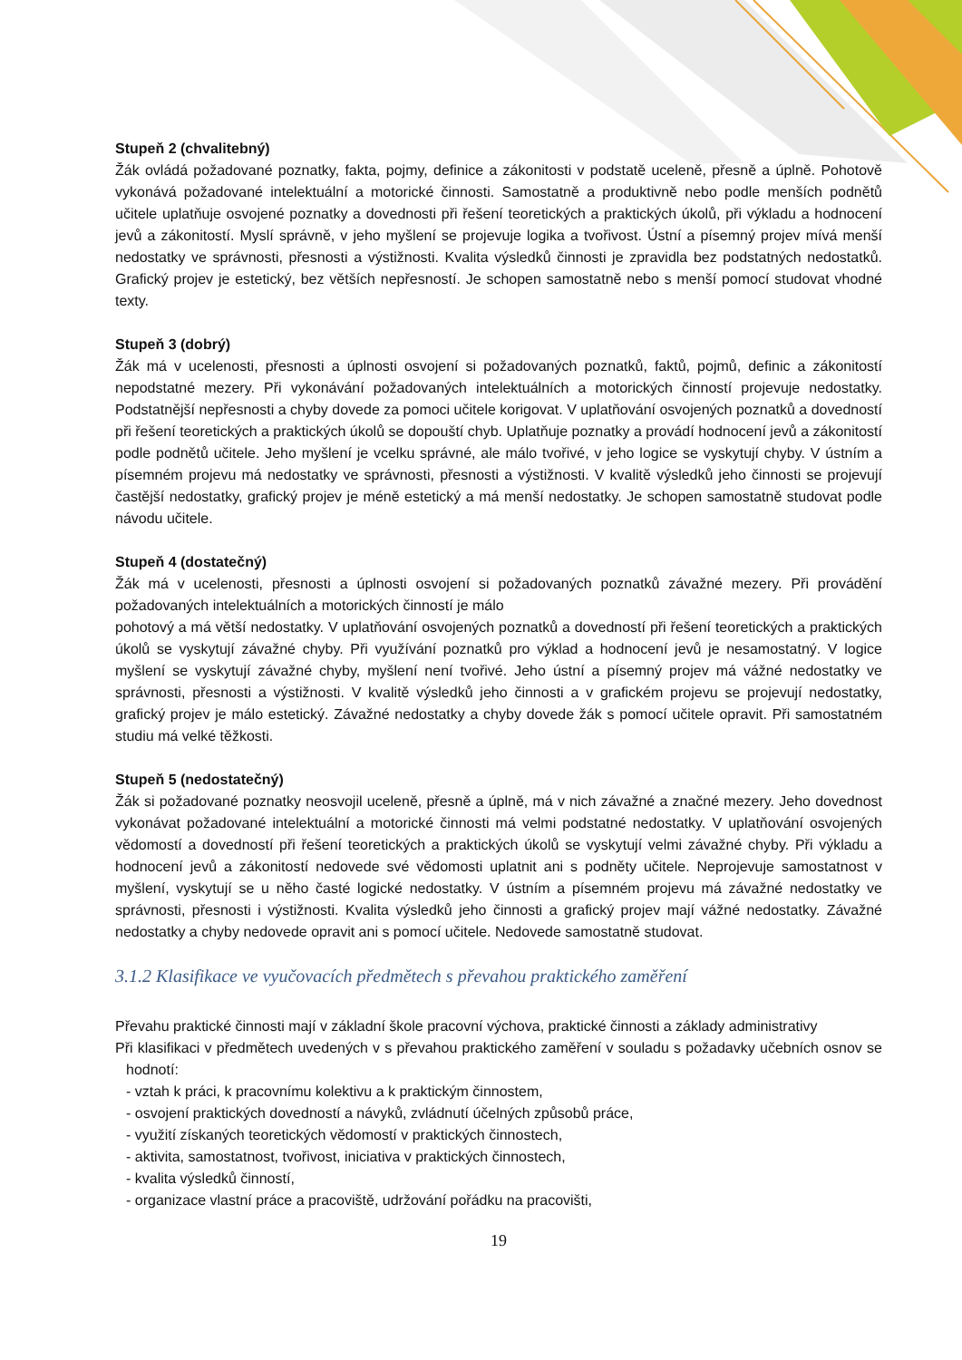Stupeň 2 (chvalitebný)
Žák ovládá požadované poznatky, fakta, pojmy, definice a zákonitosti v podstatě uceleně, přesně a úplně. Pohotově vykonává požadované intelektuální a motorické činnosti. Samostatně a produktivně nebo podle menších podnětů učitele uplatňuje osvojené poznatky a dovednosti při řešení teoretických a praktických úkolů, při výkladu a hodnocení jevů a zákonitostí. Myslí správně, v jeho myšlení se projevuje logika a tvořivost. Ústní a písemný projev mívá menší nedostatky ve správnosti, přesnosti a výstižnosti. Kvalita výsledků činnosti je zpravidla bez podstatných nedostatků. Grafický projev je estetický, bez větších nepřesností. Je schopen samostatně nebo s menší pomocí studovat vhodné texty.
Stupeň 3 (dobrý)
Žák má v ucelenosti, přesnosti a úplnosti osvojení si požadovaných poznatků, faktů, pojmů, definic a zákonitostí nepodstatné mezery. Při vykonávání požadovaných intelektuálních a motorických činností projevuje nedostatky. Podstatnější nepřesnosti a chyby dovede za pomoci učitele korigovat. V uplatňování osvojených poznatků a dovedností při řešení teoretických a praktických úkolů se dopouští chyb. Uplatňuje poznatky a provádí hodnocení jevů a zákonitostí podle podnětů učitele. Jeho myšlení je vcelku správné, ale málo tvořivé, v jeho logice se vyskytují chyby. V ústním a písemném projevu má nedostatky ve správnosti, přesnosti a výstižnosti. V kvalitě výsledků jeho činnosti se projevují častější nedostatky, grafický projev je méně estetický a má menší nedostatky. Je schopen samostatně studovat podle návodu učitele.
Stupeň 4 (dostatečný)
Žák má v ucelenosti, přesnosti a úplnosti osvojení si požadovaných poznatků závažné mezery. Při provádění požadovaných intelektuálních a motorických činností je málo
pohotový a má větší nedostatky. V uplatňování osvojených poznatků a dovedností při řešení teoretických a praktických úkolů se vyskytují závažné chyby. Při využívání poznatků pro výklad a hodnocení jevů je nesamostatný. V logice myšlení se vyskytují závažné chyby, myšlení není tvořivé. Jeho ústní a písemný projev má vážné nedostatky ve správnosti, přesnosti a výstižnosti. V kvalitě výsledků jeho činnosti a v grafickém projevu se projevují nedostatky, grafický projev je málo estetický. Závažné nedostatky a chyby dovede žák s pomocí učitele opravit. Při samostatném studiu má velké těžkosti.
Stupeň 5 (nedostatečný)
Žák si požadované poznatky neosvojil uceleně, přesně a úplně, má v nich závažné a značné mezery. Jeho dovednost vykonávat požadované intelektuální a motorické činnosti má velmi podstatné nedostatky. V uplatňování osvojených vědomostí a dovedností při řešení teoretických a praktických úkolů se vyskytují velmi závažné chyby. Při výkladu a hodnocení jevů a zákonitostí nedovede své vědomosti uplatnit ani s podněty učitele. Neprojevuje samostatnost v myšlení, vyskytují se u něho časté logické nedostatky. V ústním a písemném projevu má závažné nedostatky ve správnosti, přesnosti i výstižnosti. Kvalita výsledků jeho činnosti a grafický projev mají vážné nedostatky. Závažné nedostatky a chyby nedovede opravit ani s pomocí učitele. Nedovede samostatně studovat.
3.1.2 Klasifikace ve vyučovacích předmětech s převahou praktického zaměření
Převahu praktické činnosti mají v základní škole pracovní výchova, praktické činnosti a základy administrativy
Při klasifikaci v předmětech uvedených v s převahou praktického zaměření v souladu s požadavky učebních osnov se hodnotí:
- vztah k práci, k pracovnímu kolektivu a k praktickým činnostem,
- osvojení praktických dovedností a návyků, zvládnutí účelných způsobů práce,
- využití získaných teoretických vědomostí v praktických činnostech,
- aktivita, samostatnost, tvořivost, iniciativa v praktických činnostech,
- kvalita výsledků činností,
- organizace vlastní práce a pracoviště, udržování pořádku na pracovišti,
19